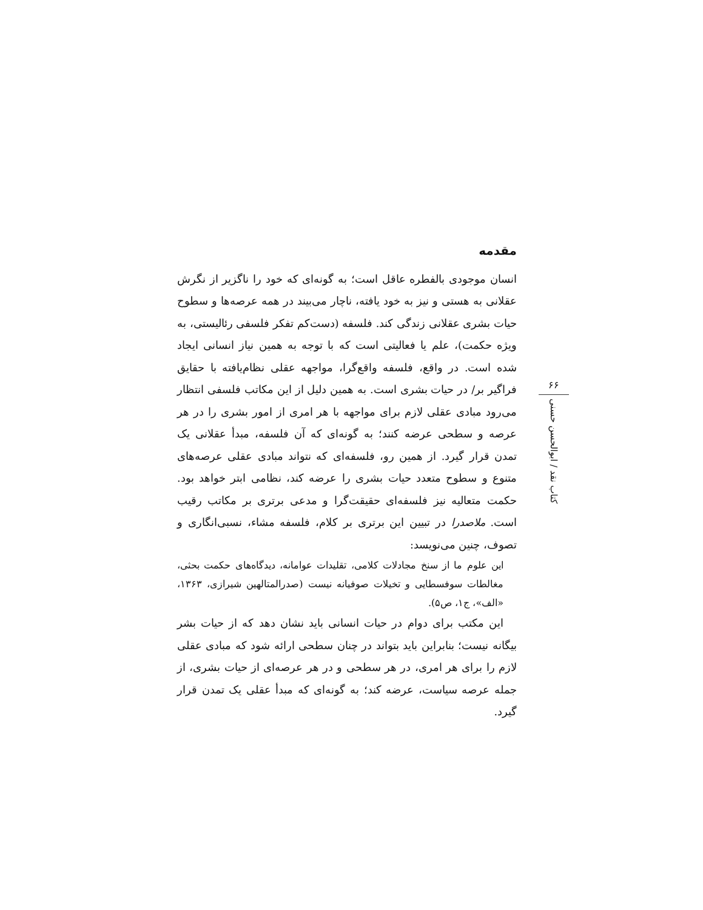مقدمه
انسان موجودی بالفطره عاقل است؛ به گونه‌ای که خود را ناگزیر از نگرش عقلانی به هستی و نیز به خود یافته، ناچار می‌بیند در همه عرصه‌ها و سطوح حیات بشری عقلانی زندگی کند. فلسفه (دست‌کم تفکر فلسفی رئالیستی، به ویژه حکمت)، علم یا فعالیتی است که با توجه به همین نیاز انسانی ایجاد شده است. در واقع، فلسفه واقع‌گرا، مواجهه عقلی نظام‌یافته با حقایق فراگیر بر/ در حیات بشری است. به همین دلیل از این مکاتب فلسفی انتظار می‌رود مبادی عقلی لازم برای مواجهه با هر امری از امور بشری را در هر عرصه و سطحی عرضه کنند؛ به گونه‌ای که آن فلسفه، مبدأ عقلانی یک تمدن قرار گیرد. از همین رو، فلسفه‌ای که نتواند مبادی عقلی عرصه‌های متنوع و سطوح متعدد حیات بشری را عرضه کند، نظامی ابتر خواهد بود. حکمت متعالیه نیز فلسفه‌ای حقیقت‌گرا و مدعی برتری بر مکاتب رقیب است. ملاصدرا در تبیین این برتری بر کلام، فلسفه مشاء، نسبی‌انگاری و تصوف، چنین می‌نویسد:
این علوم ما از سنخ مجادلات کلامی، تقلیدات عوامانه، دیدگاه‌های حکمت بحثی، مغالطات سوفسطایی و تخیلات صوفیانه نیست (صدرالمتالهین شیرازی، ۱۳۶۳، «الف»، ج۱، ص۵).
این مکتب برای دوام در حیات انسانی باید نشان دهد که از حیات بشر بیگانه نیست؛ بنابراین باید بتواند در چنان سطحی ارائه شود که مبادی عقلی لازم را برای هر امری، در هر سطحی و در هر عرصه‌ای از حیات بشری، از جمله عرصه سیاست، عرضه کند؛ به گونه‌ای که مبدأ عقلی یک تمدن قرار گیرد.
۶۶
کتاب نقد / ابوالحسن حسنی